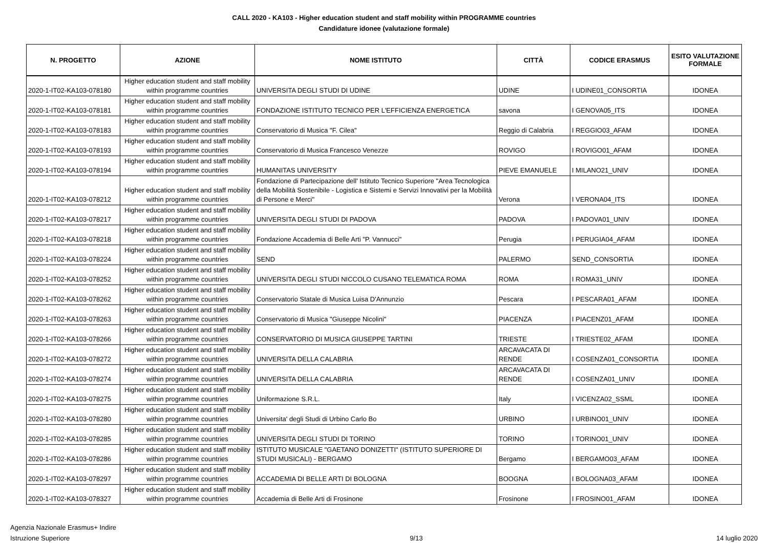CALL 2020 - KA103 - Higher education student and staff mobility within PROGRAMME countries
Candidature idonee (valutazione formale)
| N. PROGETTO | AZIONE | NOME ISTITUTO | CITTÀ | CODICE ERASMUS | ESITO VALUTAZIONE FORMALE |
| --- | --- | --- | --- | --- | --- |
| 2020-1-IT02-KA103-078180 | Higher education student and staff mobility within programme countries | UNIVERSITA DEGLI STUDI DI UDINE | UDINE | I UDINE01_CONSORTIA | IDONEA |
| 2020-1-IT02-KA103-078181 | Higher education student and staff mobility within programme countries | FONDAZIONE ISTITUTO TECNICO PER L'EFFICIENZA ENERGETICA | savona | I GENOVA05_ITS | IDONEA |
| 2020-1-IT02-KA103-078183 | Higher education student and staff mobility within programme countries | Conservatorio di Musica "F. Cilea" | Reggio di Calabria | I REGGIO03_AFAM | IDONEA |
| 2020-1-IT02-KA103-078193 | Higher education student and staff mobility within programme countries | Conservatorio di Musica Francesco Venezze | ROVIGO | I ROVIGO01_AFAM | IDONEA |
| 2020-1-IT02-KA103-078194 | Higher education student and staff mobility within programme countries | HUMANITAS UNIVERSITY | PIEVE EMANUELE | I MILANO21_UNIV | IDONEA |
| 2020-1-IT02-KA103-078212 | Higher education student and staff mobility within programme countries | Fondazione di Partecipazione dell' Istituto Tecnico Superiore "Area Tecnologica della Mobilità Sostenibile - Logistica e Sistemi e Servizi Innovativi per la Mobilità di Persone e Merci" | Verona | I VERONA04_ITS | IDONEA |
| 2020-1-IT02-KA103-078217 | Higher education student and staff mobility within programme countries | UNIVERSITA DEGLI STUDI DI PADOVA | PADOVA | I PADOVA01_UNIV | IDONEA |
| 2020-1-IT02-KA103-078218 | Higher education student and staff mobility within programme countries | Fondazione Accademia di Belle Arti "P. Vannucci" | Perugia | I PERUGIA04_AFAM | IDONEA |
| 2020-1-IT02-KA103-078224 | Higher education student and staff mobility within programme countries | SEND | PALERMO | SEND_CONSORTIA | IDONEA |
| 2020-1-IT02-KA103-078252 | Higher education student and staff mobility within programme countries | UNIVERSITA DEGLI STUDI NICCOLO CUSANO TELEMATICA ROMA | ROMA | I ROMA31_UNIV | IDONEA |
| 2020-1-IT02-KA103-078262 | Higher education student and staff mobility within programme countries | Conservatorio Statale di Musica Luisa D'Annunzio | Pescara | I PESCARA01_AFAM | IDONEA |
| 2020-1-IT02-KA103-078263 | Higher education student and staff mobility within programme countries | Conservatorio di Musica "Giuseppe Nicolini" | PIACENZA | I PIACENZ01_AFAM | IDONEA |
| 2020-1-IT02-KA103-078266 | Higher education student and staff mobility within programme countries | CONSERVATORIO DI MUSICA GIUSEPPE TARTINI | TRIESTE | I TRIESTE02_AFAM | IDONEA |
| 2020-1-IT02-KA103-078272 | Higher education student and staff mobility within programme countries | UNIVERSITA DELLA CALABRIA | ARCAVACATA DI RENDE | I COSENZA01_CONSORTIA | IDONEA |
| 2020-1-IT02-KA103-078274 | Higher education student and staff mobility within programme countries | UNIVERSITA DELLA CALABRIA | ARCAVACATA DI RENDE | I COSENZA01_UNIV | IDONEA |
| 2020-1-IT02-KA103-078275 | Higher education student and staff mobility within programme countries | Uniformazione S.R.L. | Italy | I VICENZA02_SSML | IDONEA |
| 2020-1-IT02-KA103-078280 | Higher education student and staff mobility within programme countries | Universita' degli Studi di Urbino Carlo Bo | URBINO | I URBINO01_UNIV | IDONEA |
| 2020-1-IT02-KA103-078285 | Higher education student and staff mobility within programme countries | UNIVERSITA DEGLI STUDI DI TORINO | TORINO | I TORINO01_UNIV | IDONEA |
| 2020-1-IT02-KA103-078286 | Higher education student and staff mobility within programme countries | ISTITUTO MUSICALE "GAETANO DONIZETTI" (ISTITUTO SUPERIORE DI STUDI MUSICALI) - BERGAMO | Bergamo | I BERGAMO03_AFAM | IDONEA |
| 2020-1-IT02-KA103-078297 | Higher education student and staff mobility within programme countries | ACCADEMIA DI BELLE ARTI DI BOLOGNA | BOOGNA | I BOLOGNA03_AFAM | IDONEA |
| 2020-1-IT02-KA103-078327 | Higher education student and staff mobility within programme countries | Accademia di Belle Arti di Frosinone | Frosinone | I FROSINO01_AFAM | IDONEA |
Agenzia Nazionale Erasmus+ Indire
Istruzione Superiore
9/13
14 luglio 2020